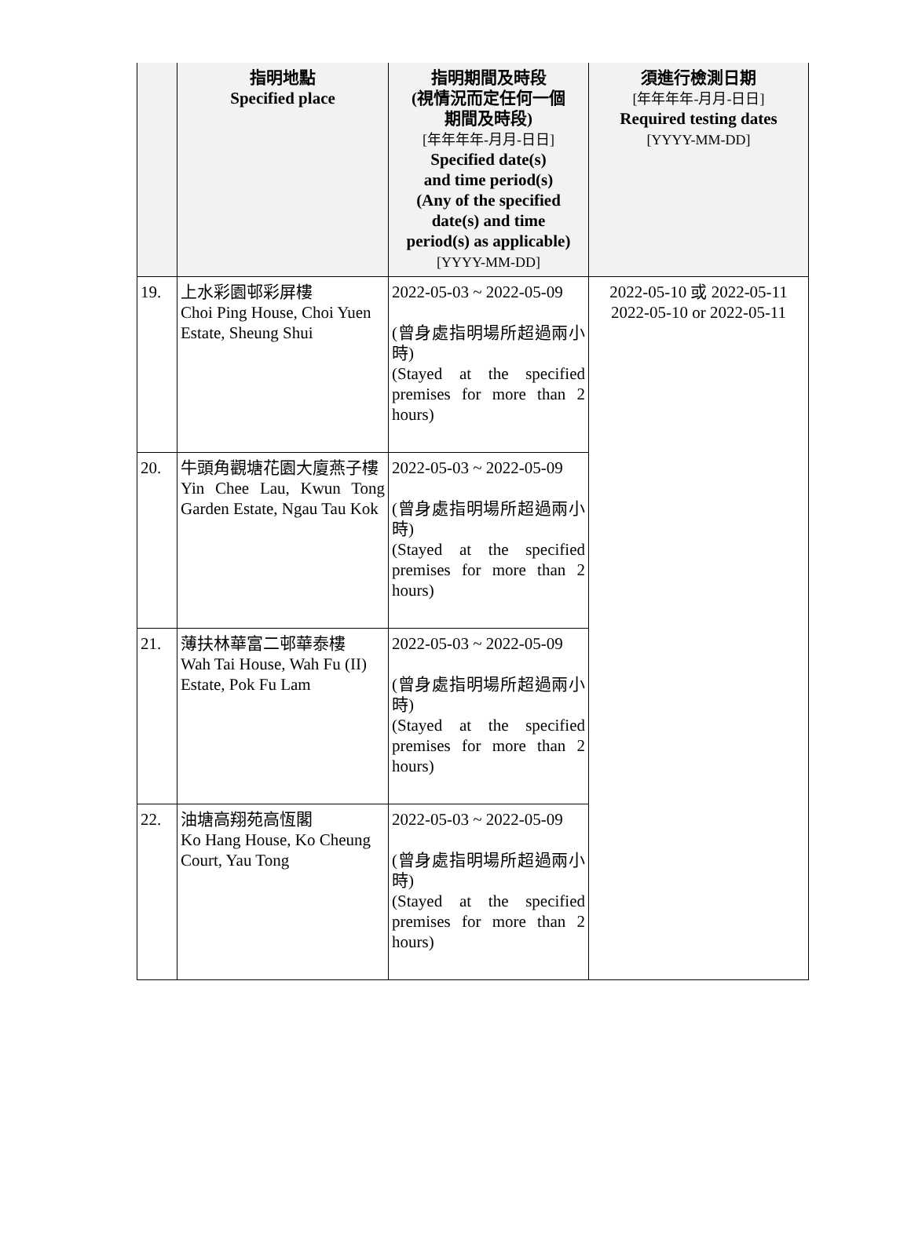| | 指明地點 Specified place | 指明期間及時段 (視情況而定任何一個 期間及時段) [年年年年-月月-日日] Specified date(s) and time period(s) (Any of the specified date(s) and time period(s) as applicable) [YYYY-MM-DD] | 須進行檢測日期 [年年年年-月月-日日] Required testing dates [YYYY-MM-DD] |
| --- | --- | --- | --- |
| 19. | 上水彩園邨彩屏樓 Choi Ping House, Choi Yuen Estate, Sheung Shui | 2022-05-03 ~ 2022-05-09 (曾身處指明場所超過兩小時) (Stayed at the specified premises for more than 2 hours) | 2022-05-10 或 2022-05-11 2022-05-10 or 2022-05-11 |
| 20. | 牛頭角觀塘花園大廈燕子樓 Yin Chee Lau, Kwun Tong Garden Estate, Ngau Tau Kok | 2022-05-03 ~ 2022-05-09 (曾身處指明場所超過兩小時) (Stayed at the specified premises for more than 2 hours) | |
| 21. | 薄扶林華富二邨華泰樓 Wah Tai House, Wah Fu (II) Estate, Pok Fu Lam | 2022-05-03 ~ 2022-05-09 (曾身處指明場所超過兩小時) (Stayed at the specified premises for more than 2 hours) | |
| 22. | 油塘高翔苑高恆閣 Ko Hang House, Ko Cheung Court, Yau Tong | 2022-05-03 ~ 2022-05-09 (曾身處指明場所超過兩小時) (Stayed at the specified premises for more than 2 hours) | |